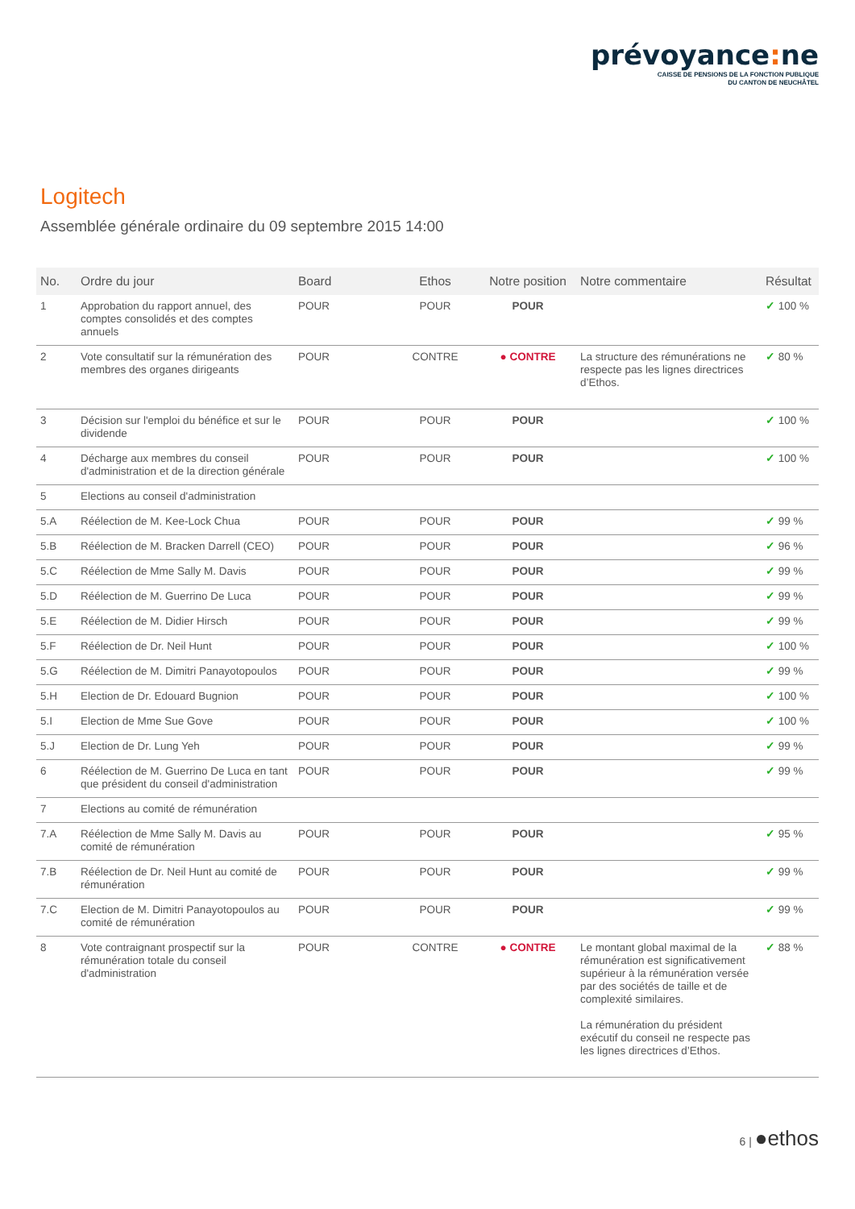prévoyance: ne
CAISSE DE PENSIONS DE LA FONCTION PUBLIQUE
DU CANTON DE NEUCHÂTEL
Logitech
Assemblée générale ordinaire du 09 septembre 2015 14:00
| No. | Ordre du jour | Board | Ethos | Notre position | Notre commentaire | Résultat |
| --- | --- | --- | --- | --- | --- | --- |
| 1 | Approbation du rapport annuel, des comptes consolidés et des comptes annuels | POUR | POUR | POUR | | ✓ 100 % |
| 2 | Vote consultatif sur la rémunération des membres des organes dirigeants | POUR | CONTRE | ● CONTRE | La structure des rémunérations ne respecte pas les lignes directrices d’Ethos. | ✓ 80 % |
| 3 | Décision sur l'emploi du bénéfice et sur le dividende | POUR | POUR | POUR | | ✓ 100 % |
| 4 | Décharge aux membres du conseil d'administration et de la direction générale | POUR | POUR | POUR | | ✓ 100 % |
| 5 | Elections au conseil d'administration | | | | | |
| 5.A | Réélection de M. Kee-Lock Chua | POUR | POUR | POUR | | ✓ 99 % |
| 5.B | Réélection de M. Bracken Darrell (CEO) | POUR | POUR | POUR | | ✓ 96 % |
| 5.C | Réélection de Mme Sally M. Davis | POUR | POUR | POUR | | ✓ 99 % |
| 5.D | Réélection de M. Guerrino De Luca | POUR | POUR | POUR | | ✓ 99 % |
| 5.E | Réélection de M. Didier Hirsch | POUR | POUR | POUR | | ✓ 99 % |
| 5.F | Réélection de Dr. Neil Hunt | POUR | POUR | POUR | | ✓ 100 % |
| 5.G | Réélection de M. Dimitri Panayotopoulos | POUR | POUR | POUR | | ✓ 99 % |
| 5.H | Election de Dr. Edouard Bugnion | POUR | POUR | POUR | | ✓ 100 % |
| 5.I | Election de Mme Sue Gove | POUR | POUR | POUR | | ✓ 100 % |
| 5.J | Election de Dr. Lung Yeh | POUR | POUR | POUR | | ✓ 99 % |
| 6 | Réélection de M. Guerrino De Luca en tant que président du conseil d'administration | POUR | POUR | POUR | | ✓ 99 % |
| 7 | Elections au comité de rémunération | | | | | |
| 7.A | Réélection de Mme Sally M. Davis au comité de rémunération | POUR | POUR | POUR | | ✓ 95 % |
| 7.B | Réélection de Dr. Neil Hunt au comité de rémunération | POUR | POUR | POUR | | ✓ 99 % |
| 7.C | Election de M. Dimitri Panayotopoulos au comité de rémunération | POUR | POUR | POUR | | ✓ 99 % |
| 8 | Vote contraignant prospectif sur la rémunération totale du conseil d'administration | POUR | CONTRE | ● CONTRE | Le montant global maximal de la rémunération est significativement supérieur à la rémunération versée par des sociétés de taille et de complexité similaires. La rémunération du président exécutif du conseil ne respecte pas les lignes directrices d’Ethos. | ✓ 88 % |
6 | ●ethos